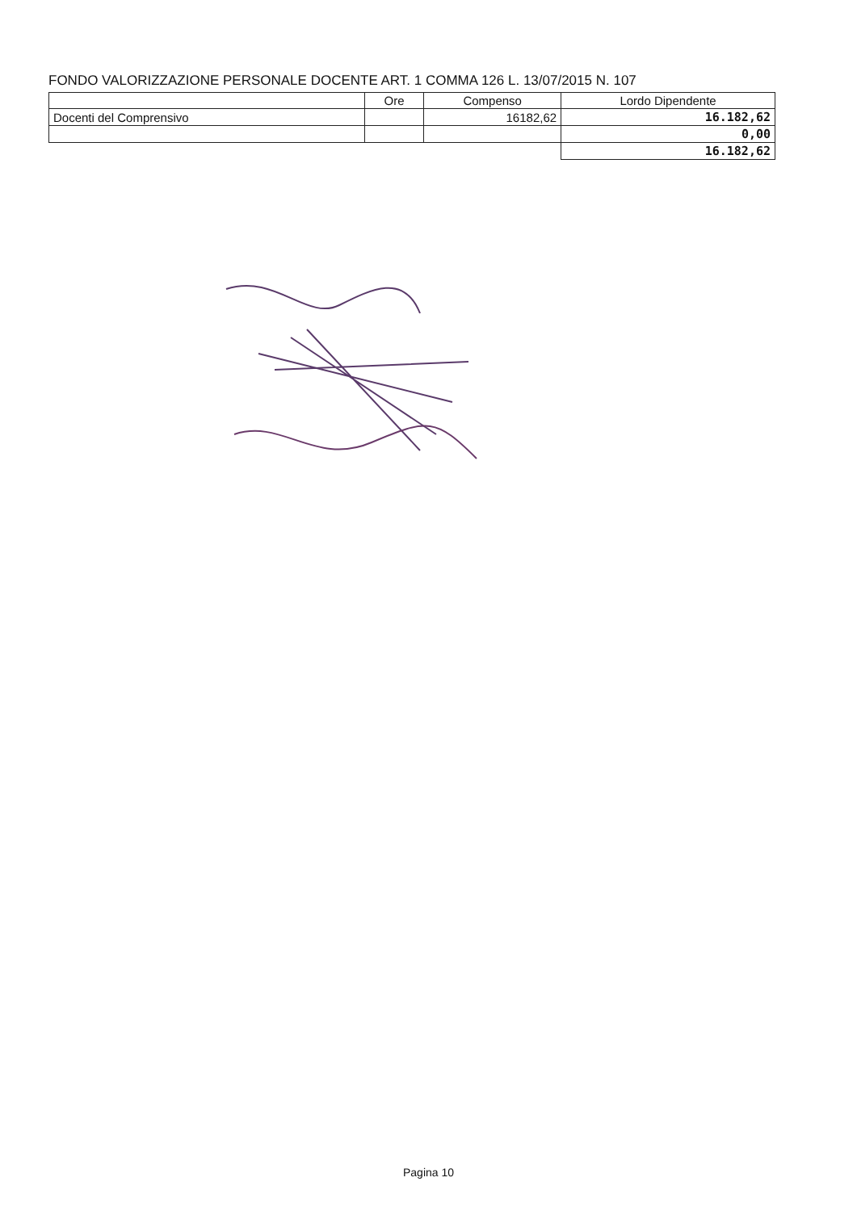FONDO VALORIZZAZIONE PERSONALE DOCENTE ART. 1 COMMA 126 L. 13/07/2015 N. 107
| | Ore | Compenso | Lordo Dipendente |
| --- | --- | --- | --- |
| Docenti del Comprensivo | | 16182,62 | 16.182,62 |
| | | | 0,00 |
| | | | 16.182,62 |
Pagina 10